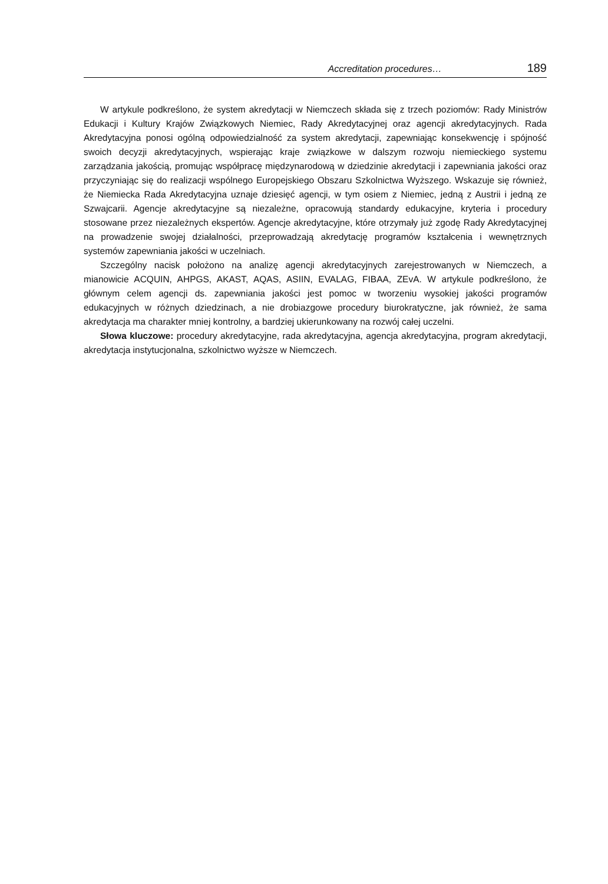Accreditation procedures… 189
W artykule podkreślono, że system akredytacji w Niemczech składa się z trzech poziomów: Rady Ministrów Edukacji i Kultury Krajów Związkowych Niemiec, Rady Akredytacyjnej oraz agencji akredytacyjnych. Rada Akredytacyjna ponosi ogólną odpowiedzialność za system akredytacji, zapewniając konsekwencję i spójność swoich decyzji akredytacyjnych, wspierając kraje związkowe w dalszym rozwoju niemieckiego systemu zarządzania jakością, promując współpracę międzynarodową w dziedzinie akredytacji i zapewniania jakości oraz przyczyniając się do realizacji wspólnego Europejskiego Obszaru Szkolnictwa Wyższego. Wskazuje się również, że Niemiecka Rada Akredytacyjna uznaje dziesięć agencji, w tym osiem z Niemiec, jedną z Austrii i jedną ze Szwajcarii. Agencje akredytacyjne są niezależne, opracowują standardy edukacyjne, kryteria i procedury stosowane przez niezależnych ekspertów. Agencje akredytacyjne, które otrzymały już zgodę Rady Akredytacyjnej na prowadzenie swojej działalności, przeprowadzają akredytację programów kształcenia i wewnętrznych systemów zapewniania jakości w uczelniach.
Szczególny nacisk położono na analizę agencji akredytacyjnych zarejestrowanych w Niemczech, a mianowicie ACQUIN, AHPGS, AKAST, AQAS, ASIIN, EVALAG, FIBAA, ZEvA. W artykule podkreślono, że głównym celem agencji ds. zapewniania jakości jest pomoc w tworzeniu wysokiej jakości programów edukacyjnych w różnych dziedzinach, a nie drobiazgowe procedury biurokratyczne, jak również, że sama akredytacja ma charakter mniej kontrolny, a bardziej ukierunkowany na rozwój całej uczelni.
Słowa kluczowe: procedury akredytacyjne, rada akredytacyjna, agencja akredytacyjna, program akredytacji, akredytacja instytucjonalna, szkolnictwo wyższe w Niemczech.